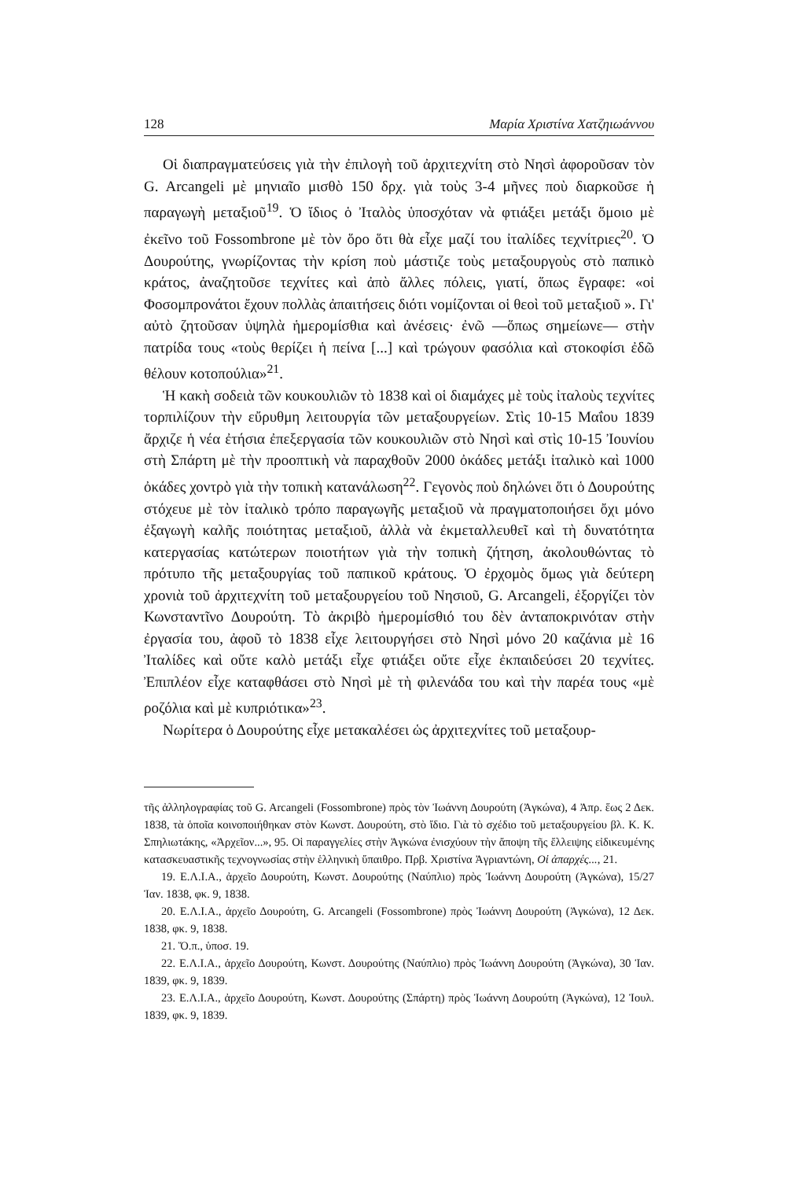128 Μαρία Χριστίνα Χατζηιωάννου
Οἱ διαπραγματεύσεις γιὰ τὴν ἐπιλογὴ τοῦ ἀρχιτεχνίτη στὸ Νησὶ ἀφοροῦσαν τὸν G. Arcangeli μὲ μηνιαῖο μισθὸ 150 δρχ. γιὰ τοὺς 3-4 μῆνες ποὺ διαρκοῦσε ἡ παραγωγὴ μεταξιοῦ<sup>19</sup>. Ὁ ἴδιος ὁ Ἰταλὸς ὑποσχόταν νὰ φτιάξει μετάξι ὅμοιο μὲ ἐκεῖνο τοῦ Fossombrone μὲ τὸν ὅρο ὅτι θὰ εἶχε μαζί του ἰταλίδες τεχνίτριες<sup>20</sup>. Ὁ Δουρούτης, γνωρίζοντας τὴν κρίση ποὺ μάστιζε τοὺς μεταξουργοὺς στὸ παπικὸ κράτος, ἀναζητοῦσε τεχνίτες καὶ ἀπὸ ἄλλες πόλεις, γιατί, ὅπως ἔγραφε: «οἱ Φοσομπρονάτοι ἔχουν πολλὰς ἀπαιτήσεις διότι νομίζονται οἱ θεοὶ τοῦ μεταξιοῦ ». Γι' αὐτὸ ζητοῦσαν ὑψηλὰ ἡμερομίσθια καὶ ἀνέσεις· ἐνῶ —ὅπως σημείωνε— στὴν πατρίδα τους «τοὺς θερίζει ἡ πείνα [...] καὶ τρώγουν φασόλια καὶ στοκοφίσι ἐδῶ θέλουν κοτοπούλια»<sup>21</sup>.
Ἡ κακὴ σοδειὰ τῶν κουκουλιῶν τὸ 1838 καὶ οἱ διαμάχες μὲ τοὺς ἰταλοὺς τεχνίτες τορπιλίζουν τὴν εὔρυθμη λειτουργία τῶν μεταξουργείων. Στὶς 10-15 Μαΐου 1839 ἄρχιζε ἡ νέα ἐτήσια ἐπεξεργασία τῶν κουκουλιῶν στὸ Νησὶ καὶ στὶς 10-15 Ἰουνίου στὴ Σπάρτη μὲ τὴν προοπτικὴ νὰ παραχθοῦν 2000 ὀκάδες μετάξι ἰταλικὸ καὶ 1000 ὀκάδες χοντρὸ γιὰ τὴν τοπικὴ κατανάλωση<sup>22</sup>. Γεγονὸς ποὺ δηλώνει ὅτι ὁ Δουρούτης στόχευε μὲ τὸν ἰταλικὸ τρόπο παραγωγῆς μεταξιοῦ νὰ πραγματοποιήσει ὄχι μόνο ἐξαγωγὴ καλῆς ποιότητας μεταξιοῦ, ἀλλὰ νὰ ἐκμεταλλευθεῖ καὶ τὴ δυνατότητα κατεργασίας κατώτερων ποιοτήτων γιὰ τὴν τοπικὴ ζήτηση, ἀκολουθώντας τὸ πρότυπο τῆς μεταξουργίας τοῦ παπικοῦ κράτους. Ὁ ἐρχομὸς ὅμως γιὰ δεύτερη χρονιὰ τοῦ ἀρχιτεχνίτη τοῦ μεταξουργείου τοῦ Νησιοῦ, G. Arcangeli, ἐξοργίζει τὸν Κωνσταντῖνο Δουρούτη. Τὸ ἀκριβὸ ἡμερομίσθιό του δὲν ἀνταποκρινόταν στὴν ἐργασία του, ἀφοῦ τὸ 1838 εἶχε λειτουργήσει στὸ Νησὶ μόνο 20 καζάνια μὲ 16 Ἰταλίδες καὶ οὔτε καλὸ μετάξι εἶχε φτιάξει οὔτε εἶχε ἐκπαιδεύσει 20 τεχνίτες. Ἐπιπλέον εἶχε καταφθάσει στὸ Νησὶ μὲ τὴ φιλενάδα του καὶ τὴν παρέα τους «μὲ ροζόλια καὶ μὲ κυπριότικα»<sup>23</sup>.
Νωρίτερα ὁ Δουρούτης εἶχε μετακαλέσει ὡς ἀρχιτεχνίτες τοῦ μεταξουρ-
τῆς ἀλληλογραφίας τοῦ G. Arcangeli (Fossombrone) πρὸς τὸν Ἰωάννη Δουρούτη (Ἀγκώνα), 4 Ἀπρ. ἕως 2 Δεκ. 1838, τὰ ὁποῖα κοινοποιήθηκαν στὸν Κωνστ. Δουρούτη, στὸ ἴδιο. Γιὰ τὸ σχέδιο τοῦ μεταξουργείου βλ. Κ. Κ. Σπηλιωτάκης, «Ἀρχεῖον...», 95. Οἱ παραγγελίες στὴν Ἀγκώνα ἐνισχύουν τὴν ἄποψη τῆς ἔλλειψης εἰδικευμένης κατασκευαστικῆς τεχνογνωσίας στὴν ἑλληνικὴ ὕπαιθρο. Πρβ. Χριστίνα Ἀγριαντώνη, Οἱ ἀπαρχές..., 21.
19. Ε.Λ.Ι.Α., ἀρχεῖο Δουρούτη, Κωνστ. Δουρούτης (Ναύπλιο) πρὸς Ἰωάννη Δουρούτη (Ἀγκώνα), 15/27 Ἰαν. 1838, φκ. 9, 1838.
20. Ε.Λ.Ι.Α., ἀρχεῖο Δουρούτη, G. Arcangeli (Fossombrone) πρὸς Ἰωάννη Δουρούτη (Ἀγκώνα), 12 Δεκ. 1838, φκ. 9, 1838.
21. Ὅ.π., ὑποσ. 19.
22. Ε.Λ.Ι.Α., ἀρχεῖο Δουρούτη, Κωνστ. Δουρούτης (Ναύπλιο) πρὸς Ἰωάννη Δουρούτη (Ἀγκώνα), 30 Ἰαν. 1839, φκ. 9, 1839.
23. Ε.Λ.Ι.Α., ἀρχεῖο Δουρούτη, Κωνστ. Δουρούτης (Σπάρτη) πρὸς Ἰωάννη Δουρούτη (Ἀγκώνα), 12 Ἰουλ. 1839, φκ. 9, 1839.